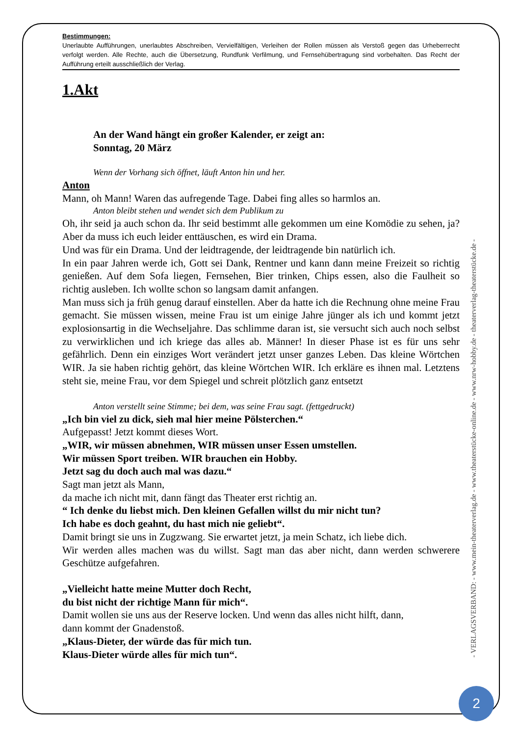Bestimmungen:
Unerlaubte Aufführungen, unerlaubtes Abschreiben, Vervielfältigen, Verleihen der Rollen müssen als Verstoß gegen das Urheberrecht verfolgt werden. Alle Rechte, auch die Übersetzung, Rundfunk Verfilmung, und Fernsehübertragung sind vorbehalten. Das Recht der Aufführung erteilt ausschließlich der Verlag.
1.Akt
An der Wand hängt ein großer Kalender, er zeigt an:
Sonntag, 20 März
Wenn der Vorhang sich öffnet, läuft Anton hin und her.
Anton
Mann, oh Mann! Waren das aufregende Tage. Dabei fing alles so harmlos an.
Anton bleibt stehen und wendet sich dem Publikum zu
Oh, ihr seid ja auch schon da. Ihr seid bestimmt alle gekommen um eine Komödie zu sehen, ja? Aber da muss ich euch leider enttäuschen, es wird ein Drama.
Und was für ein Drama. Und der leidtragende, der leidtragende bin natürlich ich.
In ein paar Jahren werde ich, Gott sei Dank, Rentner und kann dann meine Freizeit so richtig genießen. Auf dem Sofa liegen, Fernsehen, Bier trinken, Chips essen, also die Faulheit so richtig ausleben. Ich wollte schon so langsam damit anfangen.
Man muss sich ja früh genug darauf einstellen. Aber da hatte ich die Rechnung ohne meine Frau gemacht. Sie müssen wissen, meine Frau ist um einige Jahre jünger als ich und kommt jetzt explosionsartig in die Wechseljahre. Das schlimme daran ist, sie versucht sich auch noch selbst zu verwirklichen und ich kriege das alles ab. Männer! In dieser Phase ist es für uns sehr gefährlich. Denn ein einziges Wort verändert jetzt unser ganzes Leben. Das kleine Wörtchen WIR. Ja sie haben richtig gehört, das kleine Wörtchen WIR. Ich erkläre es ihnen mal. Letztens steht sie, meine Frau, vor dem Spiegel und schreit plötzlich ganz entsetzt
Anton verstellt seine Stimme; bei dem, was seine Frau sagt. (fettgedruckt)
„Ich bin viel zu dick, sieh mal hier meine Pölsterchen.“
Aufgepasst! Jetzt kommt dieses Wort.
„WIR, wir müssen abnehmen, WIR müssen unser Essen umstellen.
Wir müssen Sport treiben. WIR brauchen ein Hobby.
Jetzt sag du doch auch mal was dazu.“
Sagt man jetzt als Mann,
da mache ich nicht mit, dann fängt das Theater erst richtig an.
“ Ich denke du liebst mich. Den kleinen Gefallen willst du mir nicht tun?
Ich habe es doch geahnt, du hast mich nie geliebt“.
Damit bringt sie uns in Zugzwang. Sie erwartet jetzt, ja mein Schatz, ich liebe dich.
Wir werden alles machen was du willst. Sagt man das aber nicht, dann werden schwerere Geschütze aufgefahren.
„Vielleicht hatte meine Mutter doch Recht,
du bist nicht der richtige Mann für mich“.
Damit wollen sie uns aus der Reserve locken. Und wenn das alles nicht hilft, dann,
dann kommt der Gnadenstoß.
„Klaus-Dieter, der würde das für mich tun.
Klaus-Dieter würde alles für mich tun“.
- VERLAGSVERBAND: - www.mein-theaterverlag.de - www.theaterstücke-online.de - www.nrw-hobby.de - theaterverlag-theaterstücke.de -
2